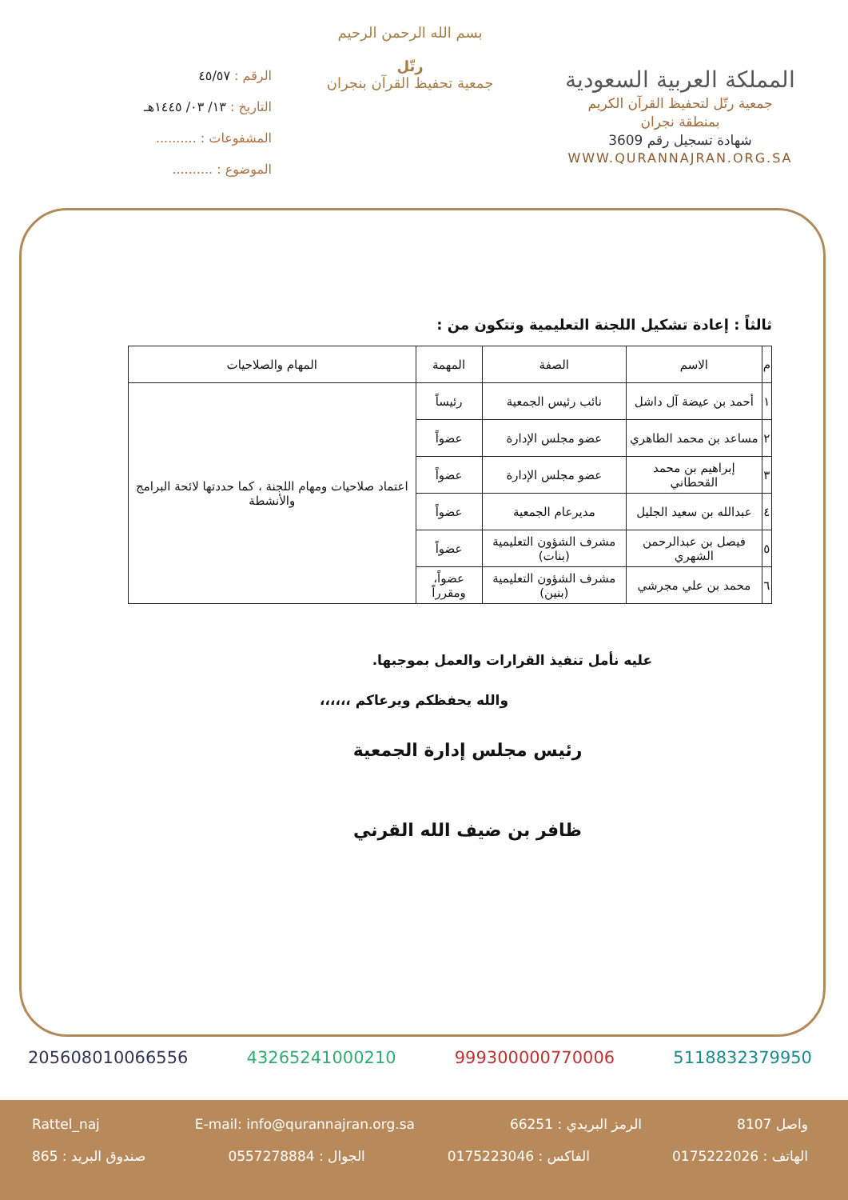المملكة العربية السعودية
جمعية رتّل لتحفيظ القرآن الكريم
بمنطقة نجران
شهادة تسجيل رقم 3609
WWW.QURANNAJRAN.ORG.SA
بسم الله الرحمن الرحيم
رتّل
جمعية تحفيظ القرآن بنجران
الرقم : ٤٥/٥٧
التاريخ : ١٣/ ٠٣/ ١٤٤٥هـ
المشفوعات : ..........
الموضوع : ..........
ثالثاً : إعادة تشكيل اللجنة التعليمية وتتكون من :
| م | الاسم | الصفة | المهمة | المهام والصلاحيات |
| --- | --- | --- | --- | --- |
| ١ | أحمد بن عيضة آل داشل | نائب رئيس الجمعية | رئيساً | اعتماد صلاحيات ومهام اللجنة ، كما حددتها لائحة البرامج والأنشطة |
| ٢ | مساعد بن محمد الطاهري | عضو مجلس الإدارة | عضواً | |
| ٣ | إبراهيم بن محمد القحطاني | عضو مجلس الإدارة | عضواً | |
| ٤ | عبدالله بن سعيد الجليل | مديرعام الجمعية | عضواً | |
| ٥ | فيصل بن عبدالرحمن الشهري | مشرف الشؤون التعليمية (بنات) | عضواً | |
| ٦ | محمد بن علي مجرشي | مشرف الشؤون التعليمية (بنين) | عضواً، ومقرراً | |
عليه نأمل تنفيذ القرارات والعمل بموجبها.
والله يحفظكم ويرعاكم ،،،،،،
رئيس مجلس إدارة الجمعية
ظافر بن ضيف الله القرني
205608010066556 43265241000210 999300000770006 5118832379950
واصل 8107 الرمز البريدي : 66251 E-mail: info@qurannajran.org.sa Rattel_naj
الهاتف : 0175222026 الفاكس : 0175223046 الجوال : 0557278884 صندوق البريد : 865